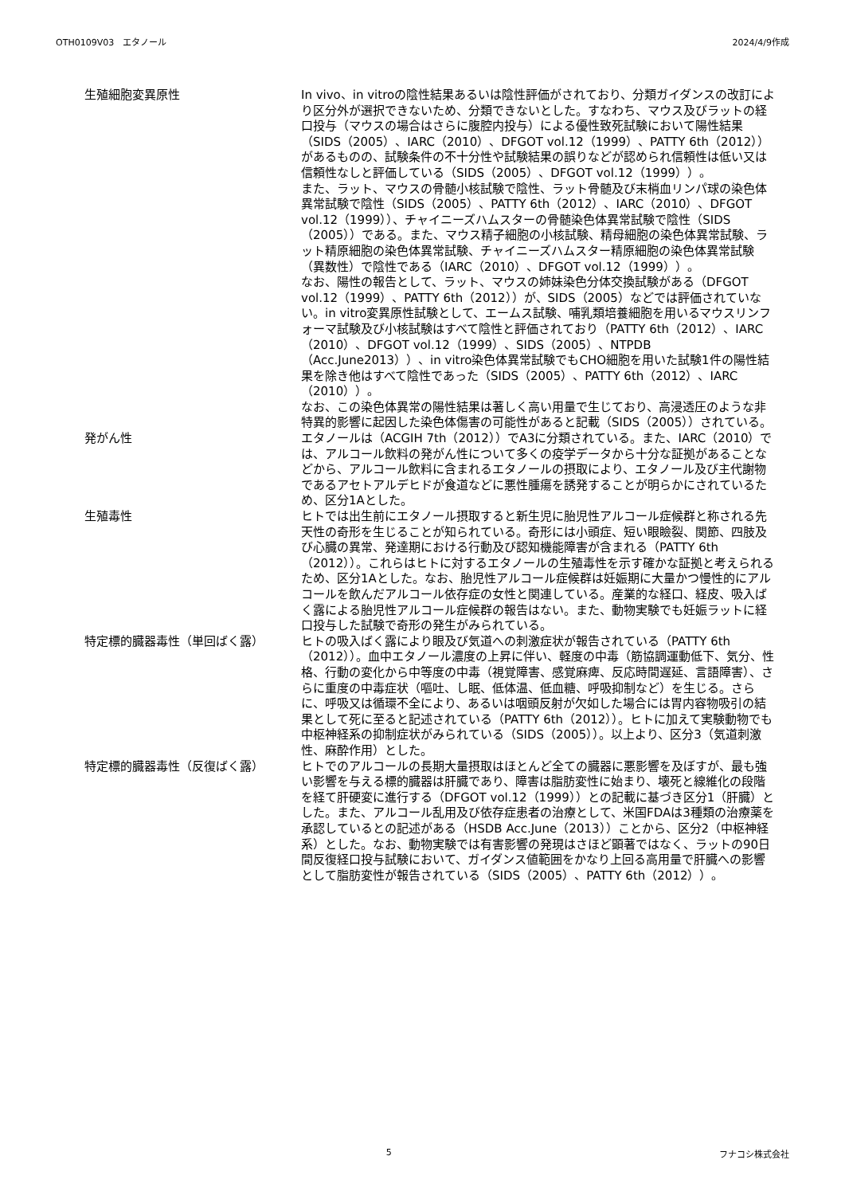OTH0109V03　エタノール 2024/4/9作成
| 生殖細胞変異原性 | In vivo、in vitroの陰性結果あるいは陰性評価がされており、分類ガイダンスの改訂により区分外が選択できないため、分類できないとした。すなわち、マウス及びラットの経口投与（マウスの場合はさらに腹腔内投与）による優性致死試験において陽性結果（SIDS（2005）、IARC（2010）、DFGOT vol.12（1999）、PATTY 6th（2012））があるものの、試験条件の不十分性や試験結果の誤りなどが認められ信頼性は低い又は信頼性なしと評価している（SIDS（2005）、DFGOT vol.12（1999））。 また、ラット、マウスの骨髄小核試験で陰性、ラット骨髄及び末梢血リンパ球の染色体異常試験で陰性（SIDS（2005）、PATTY 6th（2012）、IARC（2010）、DFGOT vol.12（1999））、チャイニーズハムスターの骨髄染色体異常試験で陰性（SIDS（2005））である。また、マウス精子細胞の小核試験、精母細胞の染色体異常試験、ラット精原細胞の染色体異常試験、チャイニーズハムスター精原細胞の染色体異常試験（異数性）で陰性である（IARC（2010）、DFGOT vol.12（1999））。 なお、陽性の報告として、ラット、マウスの姉妹染色分体交換試験がある（DFGOT vol.12（1999）、PATTY 6th（2012））が、SIDS（2005）などでは評価されていない。in vitro変異原性試験として、エームス試験、哺乳類培養細胞を用いるマウスリンフォーマ試験及び小核試験はすべて陰性と評価されており（PATTY 6th（2012）、IARC（2010）、DFGOT vol.12（1999）、SIDS（2005）、NTPDB（Acc.June2013））、in vitro染色体異常試験でもCHO細胞を用いた試験1件の陽性結果を除き他はすべて陰性であった（SIDS（2005）、PATTY 6th（2012）、IARC（2010））。 なお、この染色体異常の陽性結果は著しく高い用量で生じており、高浸透圧のような非特異的影響に起因した染色体傷害の可能性があると記載（SIDS（2005））されている。 |
| 発がん性 | エタノールは（ACGIH 7th（2012））でA3に分類されている。また、IARC（2010）では、アルコール飲料の発がん性について多くの疫学データから十分な証拠があることなどから、アルコール飲料に含まれるエタノールの摂取により、エタノール及び主代謝物であるアセトアルデヒドが食道などに悪性腫瘍を誘発することが明らかにされているため、区分1Aとした。 |
| 生殖毒性 | ヒトでは出生前にエタノール摂取すると新生児に胎児性アルコール症候群と称される先天性の奇形を生じることが知られている。奇形には小頭症、短い眼瞼裂、関節、四肢及び心臓の異常、発達期における行動及び認知機能障害が含まれる（PATTY 6th（2012））。これらはヒトに対するエタノールの生殖毒性を示す確かな証拠と考えられるため、区分1Aとした。なお、胎児性アルコール症候群は妊娠期に大量かつ慢性的にアルコールを飲んだアルコール依存症の女性と関連している。産業的な経口、経皮、吸入ばく露による胎児性アルコール症候群の報告はない。また、動物実験でも妊娠ラットに経口投与した試験で奇形の発生がみられている。 |
| 特定標的臓器毒性（単回ばく露） | ヒトの吸入ばく露により眼及び気道への刺激症状が報告されている（PATTY 6th（2012））。血中エタノール濃度の上昇に伴い、軽度の中毒（筋協調運動低下、気分、性格、行動の変化から中等度の中毒（視覚障害、感覚麻痺、反応時間遅延、言語障害）、さらに重度の中毒症状（嘔吐、し眠、低体温、低血糖、呼吸抑制など）を生じる。さらに、呼吸又は循環不全により、あるいは咽頭反射が欠如した場合には胃内容物吸引の結果として死に至ると記述されている（PATTY 6th（2012））。ヒトに加えて実験動物でも中枢神経系の抑制症状がみられている（SIDS（2005））。以上より、区分3（気道刺激性、麻酔作用）とした。 |
| 特定標的臓器毒性（反復ばく露） | ヒトでのアルコールの長期大量摂取はほとんど全ての臓器に悪影響を及ぼすが、最も強い影響を与える標的臓器は肝臓であり、障害は脂肪変性に始まり、壊死と線維化の段階を経て肝硬変に進行する（DFGOT vol.12（1999））との記載に基づき区分1（肝臓）とした。また、アルコール乱用及び依存症患者の治療として、米国FDAは3種類の治療薬を承認しているとの記述がある（HSDB Acc.June（2013））ことから、区分2（中枢神経系）とした。なお、動物実験では有害影響の発現はさほど顕著ではなく、ラットの90日間反復経口投与試験において、ガイダンス値範囲をかなり上回る高用量で肝臓への影響として脂肪変性が報告されている（SIDS（2005）、PATTY 6th（2012））。 |
5 フナコシ株式会社